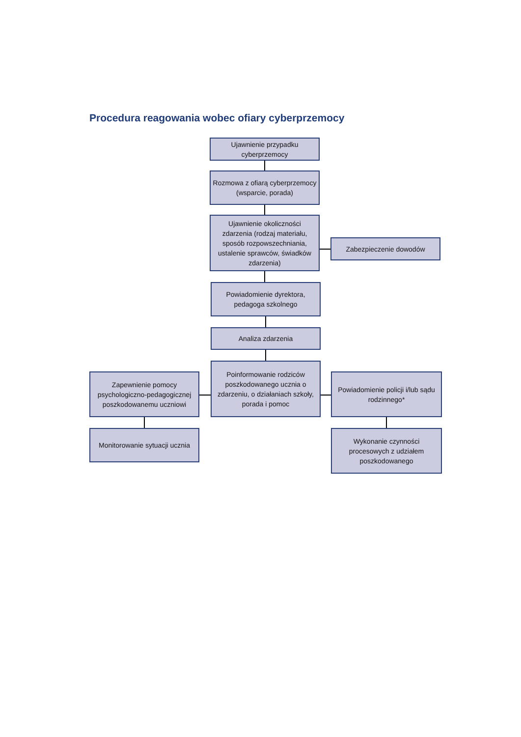Procedura reagowania wobec ofiary cyberprzemocy
Ujawnienie przypadku cyberprzemocy
Rozmowa z ofiarą cyberprzemocy (wsparcie, porada)
Ujawnienie okoliczności zdarzenia (rodzaj materiału, sposób rozpowszechniania, ustalenie sprawców, świadków zdarzenia)
Zabezpieczenie dowodów
Powiadomienie dyrektora, pedagoga szkolnego
Analiza zdarzenia
Poinformowanie rodziców poszkodowanego ucznia o zdarzeniu, o działaniach szkoły, porada i pomoc
Zapewnienie pomocy psychologiczno-pedagogicznej poszkodowanemu uczniowi
Powiadomienie policji i/lub sądu rodzinnego*
Monitorowanie sytuacji ucznia
Wykonanie czynności procesowych z udziałem poszkodowanego